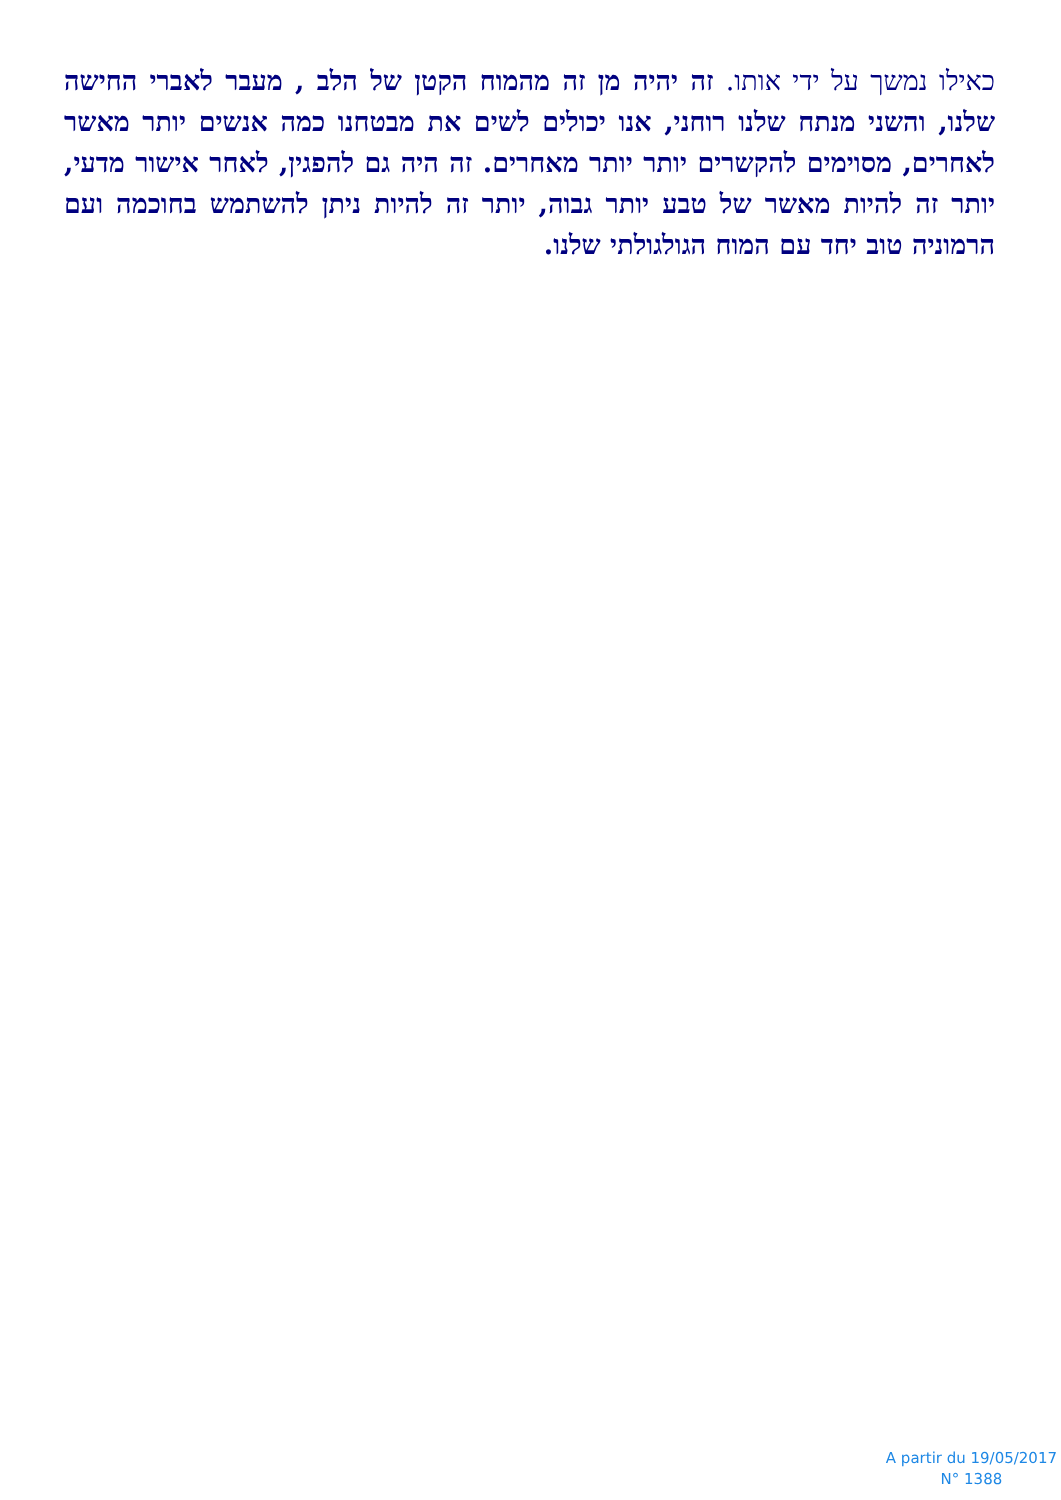כאילו נמשך על ידי אותו. זה יהיה מן זה מהמוח הקטן של הלב , מעבר לאברי החישה שלנו, והשני מנתח שלנו רוחני, אנו יכולים לשים את מבטחנו כמה אנשים יותר מאשר לאחרים, מסוימים להקשרים יותר יותר מאחרים. זה היה גם להפגין, לאחר אישור מדעי, יותר זה להיות מאשר של טבע יותר גבוה, יותר זה להיות ניתן להשתמש בחוכמה ועם הרמוניה טוב יחד עם המוח הגולגולתי שלנו.
A partir du 19/05/2017
N° 1388